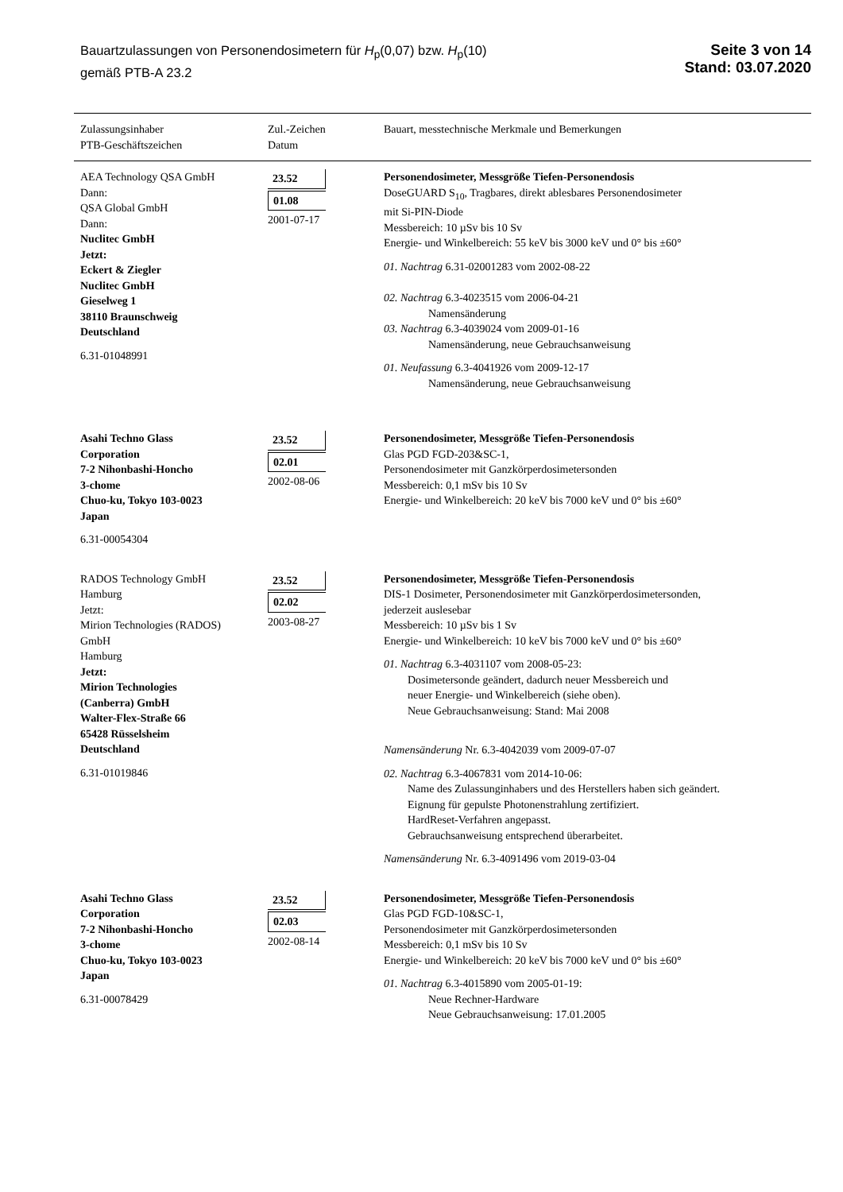Bauartzulassungen von Personendosimetern für H<sub>p</sub>(0,07) bzw. H<sub>p</sub>(10)
gemäß PTB-A 23.2
Seite 3 von 14
Stand: 03.07.2020
| Zulassungsinhaber PTB-Geschäftszeichen | Zul.-Zeichen Datum | Bauart, messtechnische Merkmale und Bemerkungen |
| --- | --- | --- |
| AEA Technology QSA GmbH Dann: QSA Global GmbH Dann: Nuclitec GmbH Jetzt: Eckert & Ziegler Nuclitec GmbH Gieselweg 1 38110 Braunschweig Deutschland 6.31-01048991 | 23.52 01.08 2001-07-17 | Personendosimeter, Messgröße Tiefen-Personendosis DoseGUARD S<sub>10</sub>, Tragbares, direkt ablesbares Personendosimeter mit Si-PIN-Diode Messbereich: 10 µSv bis 10 Sv Energie- und Winkelbereich: 55 keV bis 3000 keV und 0° bis ±60° 01. Nachtrag 6.31-02001283 vom 2002-08-22 02. Nachtrag 6.3-4023515 vom 2006-04-21 Namensänderung 03. Nachtrag 6.3-4039024 vom 2009-01-16 Namensänderung, neue Gebrauchsanweisung 01. Neufassung 6.3-4041926 vom 2009-12-17 Namensänderung, neue Gebrauchsanweisung |
| Asahi Techno Glass Corporation 7-2 Nihonbashi-Honcho 3-chome Chuo-ku, Tokyo 103-0023 Japan 6.31-00054304 | 23.52 02.01 2002-08-06 | Personendosimeter, Messgröße Tiefen-Personendosis Glas PGD FGD-203&SC-1, Personendosimeter mit Ganzkörperdosimetersonden Messbereich: 0,1 mSv bis 10 Sv Energie- und Winkelbereich: 20 keV bis 7000 keV und 0° bis ±60° |
| RADOS Technology GmbH Hamburg Jetzt: Mirion Technologies (RADOS) GmbH Hamburg Jetzt: Mirion Technologies (Canberra) GmbH Walter-Flex-Straße 66 65428 Rüsselsheim Deutschland 6.31-01019846 | 23.52 02.02 2003-08-27 | Personendosimeter, Messgröße Tiefen-Personendosis DIS-1 Dosimeter, Personendosimeter mit Ganzkörperdosimetersonden, jederzeit auslesebar Messbereich: 10 µSv bis 1 Sv Energie- und Winkelbereich: 10 keV bis 7000 keV und 0° bis ±60° 01. Nachtrag 6.3-4031107 vom 2008-05-23: Dosimetersonde geändert, dadurch neuer Messbereich und neuer Energie- und Winkelbereich (siehe oben). Neue Gebrauchsanweisung: Stand: Mai 2008 Namensänderung Nr. 6.3-4042039 vom 2009-07-07 02. Nachtrag 6.3-4067831 vom 2014-10-06: Name des Zulassunginhabers und des Herstellers haben sich geändert. Eignung für gepulste Photonenstrahlung zertifiziert. HardReset-Verfahren angepasst. Gebrauchsanweisung entsprechend überarbeitet. Namensänderung Nr. 6.3-4091496 vom 2019-03-04 |
| Asahi Techno Glass Corporation 7-2 Nihonbashi-Honcho 3-chome Chuo-ku, Tokyo 103-0023 Japan 6.31-00078429 | 23.52 02.03 2002-08-14 | Personendosimeter, Messgröße Tiefen-Personendosis Glas PGD FGD-10&SC-1, Personendosimeter mit Ganzkörperdosimetersonden Messbereich: 0,1 mSv bis 10 Sv Energie- und Winkelbereich: 20 keV bis 7000 keV und 0° bis ±60° 01. Nachtrag 6.3-4015890 vom 2005-01-19: Neue Rechner-Hardware Neue Gebrauchsanweisung: 17.01.2005 |